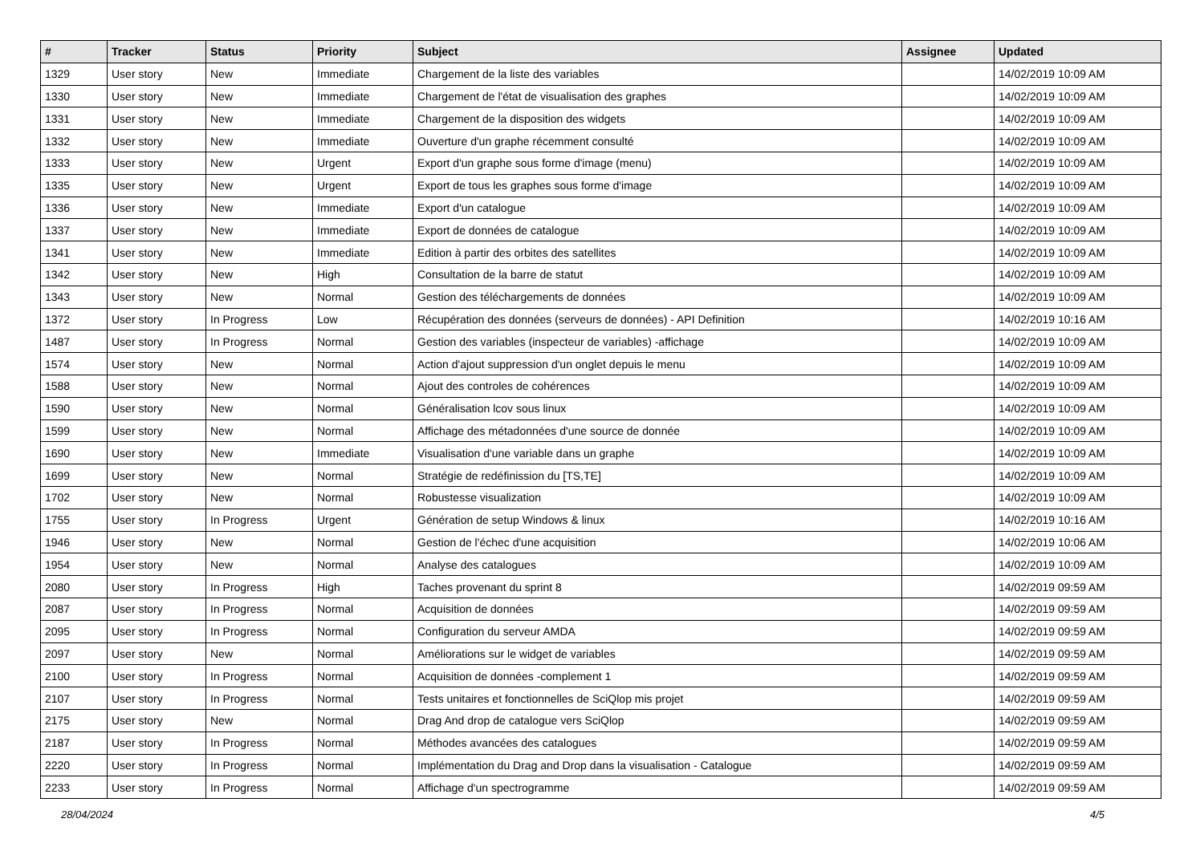| # | Tracker | Status | Priority | Subject | Assignee | Updated |
| --- | --- | --- | --- | --- | --- | --- |
| 1329 | User story | New | Immediate | Chargement de la liste des variables | | 14/02/2019 10:09 AM |
| 1330 | User story | New | Immediate | Chargement de l'état de visualisation des graphes | | 14/02/2019 10:09 AM |
| 1331 | User story | New | Immediate | Chargement de la disposition des widgets | | 14/02/2019 10:09 AM |
| 1332 | User story | New | Immediate | Ouverture d'un graphe récemment consulté | | 14/02/2019 10:09 AM |
| 1333 | User story | New | Urgent | Export d'un graphe sous forme d'image (menu) | | 14/02/2019 10:09 AM |
| 1335 | User story | New | Urgent | Export de tous les graphes sous forme d'image | | 14/02/2019 10:09 AM |
| 1336 | User story | New | Immediate | Export d'un catalogue | | 14/02/2019 10:09 AM |
| 1337 | User story | New | Immediate | Export de données de catalogue | | 14/02/2019 10:09 AM |
| 1341 | User story | New | Immediate | Edition à partir des orbites des satellites | | 14/02/2019 10:09 AM |
| 1342 | User story | New | High | Consultation de la barre de statut | | 14/02/2019 10:09 AM |
| 1343 | User story | New | Normal | Gestion des téléchargements de données | | 14/02/2019 10:09 AM |
| 1372 | User story | In Progress | Low | Récupération des données (serveurs de données) - API Definition | | 14/02/2019 10:16 AM |
| 1487 | User story | In Progress | Normal | Gestion des variables (inspecteur de variables) -affichage | | 14/02/2019 10:09 AM |
| 1574 | User story | New | Normal | Action d'ajout suppression d'un onglet depuis le menu | | 14/02/2019 10:09 AM |
| 1588 | User story | New | Normal | Ajout des controles de cohérences | | 14/02/2019 10:09 AM |
| 1590 | User story | New | Normal | Généralisation lcov sous linux | | 14/02/2019 10:09 AM |
| 1599 | User story | New | Normal | Affichage des métadonnées d'une source de donnée | | 14/02/2019 10:09 AM |
| 1690 | User story | New | Immediate | Visualisation d'une variable dans un graphe | | 14/02/2019 10:09 AM |
| 1699 | User story | New | Normal | Stratégie de redéfinission du [TS,TE] | | 14/02/2019 10:09 AM |
| 1702 | User story | New | Normal | Robustesse visualization | | 14/02/2019 10:09 AM |
| 1755 | User story | In Progress | Urgent | Génération de setup Windows & linux | | 14/02/2019 10:16 AM |
| 1946 | User story | New | Normal | Gestion de l'échec d'une acquisition | | 14/02/2019 10:06 AM |
| 1954 | User story | New | Normal | Analyse des catalogues | | 14/02/2019 10:09 AM |
| 2080 | User story | In Progress | High | Taches provenant du sprint 8 | | 14/02/2019 09:59 AM |
| 2087 | User story | In Progress | Normal | Acquisition de données | | 14/02/2019 09:59 AM |
| 2095 | User story | In Progress | Normal | Configuration du serveur AMDA | | 14/02/2019 09:59 AM |
| 2097 | User story | New | Normal | Améliorations sur le widget de variables | | 14/02/2019 09:59 AM |
| 2100 | User story | In Progress | Normal | Acquisition de données -complement 1 | | 14/02/2019 09:59 AM |
| 2107 | User story | In Progress | Normal | Tests unitaires et fonctionnelles de SciQlop mis projet | | 14/02/2019 09:59 AM |
| 2175 | User story | New | Normal | Drag And drop de catalogue vers SciQlop | | 14/02/2019 09:59 AM |
| 2187 | User story | In Progress | Normal | Méthodes avancées des catalogues | | 14/02/2019 09:59 AM |
| 2220 | User story | In Progress | Normal | Implémentation du Drag and Drop dans la visualisation - Catalogue | | 14/02/2019 09:59 AM |
| 2233 | User story | In Progress | Normal | Affichage d'un spectrogramme | | 14/02/2019 09:59 AM |
28/04/2024 4/5